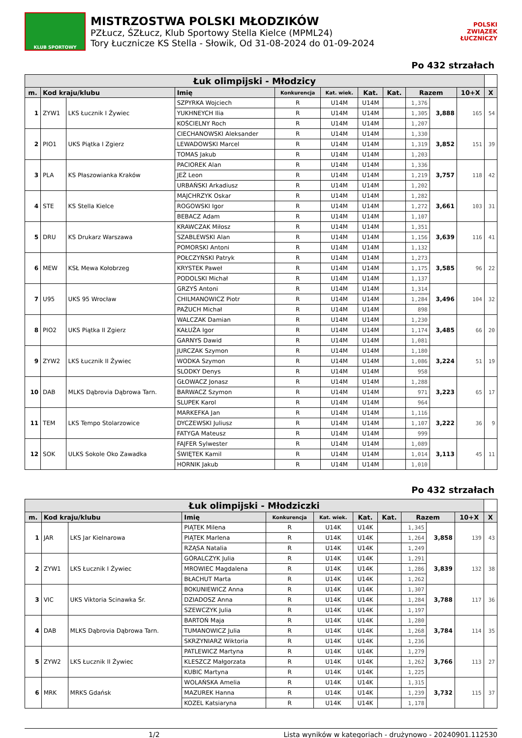KLUB SPORTOWY
MISTRZOSTWA POLSKI MŁODZIKÓW
PZŁucz, ŚZŁucz, Klub Sportowy Stella Kielce (MPML24)
Tory Łucznicze KS Stella - Słowik, Od 31-08-2024 do 01-09-2024
POLSKI
ZWIĄZEK
ŁUCZNICZY
Po 432 strzałach
| Łuk olimpijski - Młodzicy | | | | | | | | | | | |
| --- | --- | --- | --- | --- | --- | --- | --- | --- | --- | --- | --- |
| m. | Kod kraju/klubu | | Imię | Konkurencja | Kat. wiek. | Kat. | Kat. | Razem | | 10+X | X |
| 1 | ZYW1 | LKS Łucznik I Żywiec | SZPYRKA Wojciech | R | U14M | U14M | | 1,376 | 3,888 | 165 | 54 |
| | | | YUKHNEYCH Ilia | R | U14M | U14M | | 1,305 | | | |
| | | | KOŚCIELNY Roch | R | U14M | U14M | | 1,207 | | | |
| 2 | PIO1 | UKS Piątka I Zgierz | CIECHANOWSKI Aleksander | R | U14M | U14M | | 1,330 | 3,852 | 151 | 39 |
| | | | LEWADOWSKI Marcel | R | U14M | U14M | | 1,319 | | | |
| | | | TOMAS Jakub | R | U14M | U14M | | 1,203 | | | |
| 3 | PLA | KS Płaszowianka Kraków | PACIOREK Alan | R | U14M | U14M | | 1,336 | 3,757 | 118 | 42 |
| | | | JEŻ Leon | R | U14M | U14M | | 1,219 | | | |
| | | | URBAŃSKI Arkadiusz | R | U14M | U14M | | 1,202 | | | |
| 4 | STE | KS Stella Kielce | MAJCHRZYK Oskar | R | U14M | U14M | | 1,282 | 3,661 | 103 | 31 |
| | | | ROGOWSKI Igor | R | U14M | U14M | | 1,272 | | | |
| | | | BEBACZ Adam | R | U14M | U14M | | 1,107 | | | |
| 5 | DRU | KS Drukarz Warszawa | KRAWCZAK Miłosz | R | U14M | U14M | | 1,351 | 3,639 | 116 | 41 |
| | | | SZABLEWSKI Alan | R | U14M | U14M | | 1,156 | | | |
| | | | POMORSKI Antoni | R | U14M | U14M | | 1,132 | | | |
| 6 | MEW | KSŁ Mewa Kołobrzeg | POŁCZYŃSKI Patryk | R | U14M | U14M | | 1,273 | 3,585 | 96 | 22 |
| | | | KRYSTEK Paweł | R | U14M | U14M | | 1,175 | | | |
| | | | PODOLSKI Michał | R | U14M | U14M | | 1,137 | | | |
| 7 | U95 | UKS 95 Wrocław | GRZYŚ Antoni | R | U14M | U14M | | 1,314 | 3,496 | 104 | 32 |
| | | | CHILMANOWICZ Piotr | R | U14M | U14M | | 1,284 | | | |
| | | | PAŻUCH Michał | R | U14M | U14M | | 898 | | | |
| 8 | PIO2 | UKS Piątka II Zgierz | WALCZAK Damian | R | U14M | U14M | | 1,230 | 3,485 | 66 | 20 |
| | | | KAŁUŻA Igor | R | U14M | U14M | | 1,174 | | | |
| | | | GARNYS Dawid | R | U14M | U14M | | 1,081 | | | |
| 9 | ZYW2 | LKS Łucznik II Żywiec | JURCZAK Szymon | R | U14M | U14M | | 1,180 | 3,224 | 51 | 19 |
| | | | WODKA Szymon | R | U14M | U14M | | 1,086 | | | |
| | | | SLODKY Denys | R | U14M | U14M | | 958 | | | |
| 10 | DAB | MLKS Dąbrovia Dąbrowa Tarn. | GŁOWACZ Jonasz | R | U14M | U14M | | 1,288 | 3,223 | 65 | 17 |
| | | | BARWACZ Szymon | R | U14M | U14M | | 971 | | | |
| | | | SLUPEK Karol | R | U14M | U14M | | 964 | | | |
| 11 | TEM | LKS Tempo Stolarzowice | MARKEFKA Jan | R | U14M | U14M | | 1,116 | 3,222 | 36 | 9 |
| | | | DYCZEWSKI Juliusz | R | U14M | U14M | | 1,107 | | | |
| | | | FATYGA Mateusz | R | U14M | U14M | | 999 | | | |
| 12 | SOK | ULKS Sokole Oko Zawadka | FAJFER Sylwester | R | U14M | U14M | | 1,089 | 3,113 | 45 | 11 |
| | | | ŚWIĘTEK Kamil | R | U14M | U14M | | 1,014 | | | |
| | | | HORNIK Jakub | R | U14M | U14M | | 1,010 | | | |
Po 432 strzałach
| Łuk olimpijski - Młodziczki | | | | | | | | | | | |
| --- | --- | --- | --- | --- | --- | --- | --- | --- | --- | --- | --- |
| m. | Kod kraju/klubu | | Imię | Konkurencja | Kat. wiek. | Kat. | Kat. | Razem | | 10+X | X |
| 1 | JAR | LKS Jar Kielnarowa | PIĄTEK Milena | R | U14K | U14K | | 1,345 | 3,858 | 139 | 43 |
| | | | PIĄTEK Marlena | R | U14K | U14K | | 1,264 | | | |
| | | | RZĄSA Natalia | R | U14K | U14K | | 1,249 | | | |
| 2 | ZYW1 | LKS Łucznik I Żywiec | GÓRALCZYK Julia | R | U14K | U14K | | 1,291 | 3,839 | 132 | 38 |
| | | | MROWIEC Magdalena | R | U14K | U14K | | 1,286 | | | |
| | | | BŁACHUT Marta | R | U14K | U14K | | 1,262 | | | |
| 3 | VIC | UKS Viktoria Scinawka Śr. | BOKUNIEWICZ Anna | R | U14K | U14K | | 1,307 | 3,788 | 117 | 36 |
| | | | DZIADOSZ Anna | R | U14K | U14K | | 1,284 | | | |
| | | | SZEWCZYK Julia | R | U14K | U14K | | 1,197 | | | |
| 4 | DAB | MLKS Dąbrovia Dąbrowa Tarn. | BARTOŃ Maja | R | U14K | U14K | | 1,280 | 3,784 | 114 | 35 |
| | | | TUMANOWICZ Julia | R | U14K | U14K | | 1,268 | | | |
| | | | SKRZYNIARZ Wiktoria | R | U14K | U14K | | 1,236 | | | |
| 5 | ZYW2 | LKS Łucznik II Żywiec | PATLEWICZ Martyna | R | U14K | U14K | | 1,279 | 3,766 | 113 | 27 |
| | | | KLESZCZ Małgorzata | R | U14K | U14K | | 1,262 | | | |
| | | | KUBIC Martyna | R | U14K | U14K | | 1,225 | | | |
| 6 | MRK | MRKS Gdańsk | WOLAŃSKA Amelia | R | U14K | U14K | | 1,315 | 3,732 | 115 | 37 |
| | | | MAZUREK Hanna | R | U14K | U14K | | 1,239 | | | |
| | | | KOZEL Katsiaryna | R | U14K | U14K | | 1,178 | | | |
1/2 Lista wyników w kategoriach - drużynowo - 20240901.112530